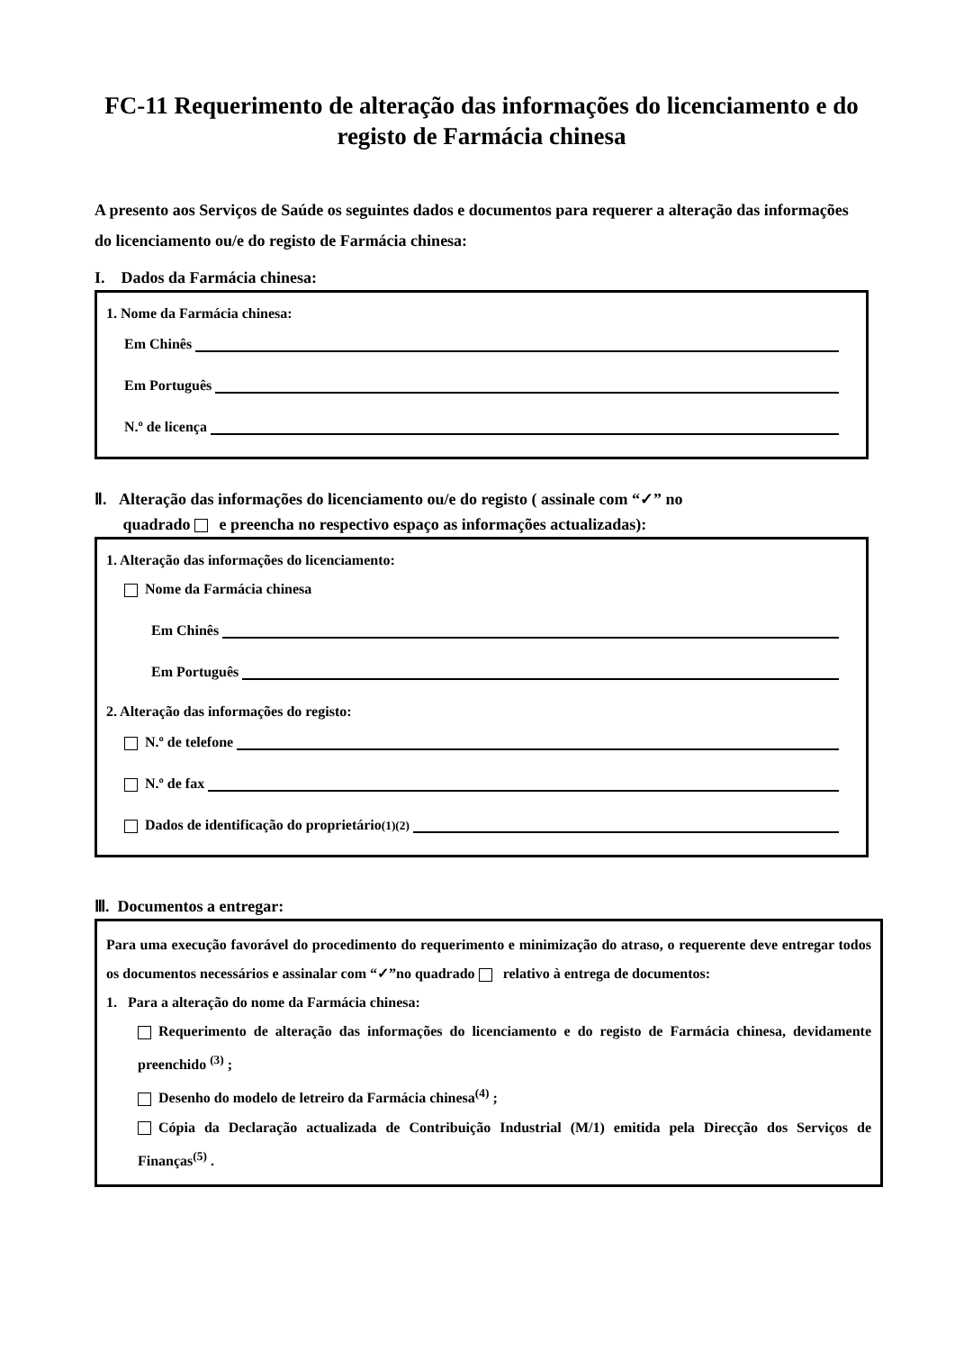FC-11 Requerimento de alteração das informações do licenciamento e do registo de Farmácia chinesa
A presento aos Serviços de Saúde os seguintes dados e documentos para requerer a alteração das informações do licenciamento ou/e do registo de Farmácia chinesa:
I. Dados da Farmácia chinesa:
1. Nome da Farmácia chinesa:
Em Chinês
Em Português
N.º de licença
Ⅱ. Alteração das informações do licenciamento ou/e do registo ( assinale com “✓” no
quadrado e preencha no respectivo espaço as informações actualizadas):
1. Alteração das informações do licenciamento:
Nome da Farmácia chinesa
Em Chinês
Em Português
2. Alteração das informações do registo:
N.º de telefone
N.º de fax
Dados de identificação do proprietário<sup>(1)(2)</sup>
Ⅲ. Documentos a entregar:
Para uma execução favorável do procedimento do requerimento e minimização do atraso, o requerente deve entregar todos os documentos necessários e assinalar com “✓”no quadrado relativo à entrega de documentos:
1. Para a alteração do nome da Farmácia chinesa:
Requerimento de alteração das informações do licenciamento e do registo de Farmácia chinesa, devidamente preenchido <sup>(3)</sup> ;
Desenho do modelo de letreiro da Farmácia chinesa<sup>(4)</sup> ;
Cópia da Declaração actualizada de Contribuição Industrial (M/1) emitida pela Direcção dos Serviços de Finanças<sup>(5)</sup> .